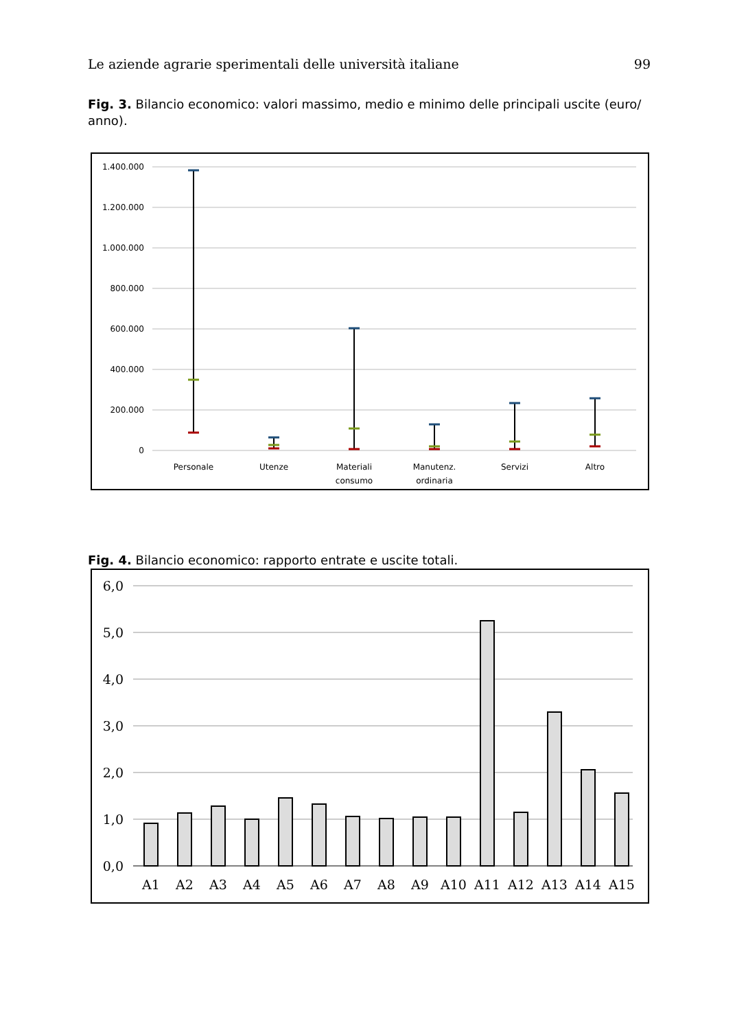Le aziende agrarie sperimentali delle università italiane 99
Fig. 3. Bilancio economico: valori massimo, medio e minimo delle principali uscite (euro/ anno).
1.400.000
1.200.000
1.000.000
800.000
600.000
400.000
200.000
0
Personale
Utenze
Materiali
consumo
Manutenz.
ordinaria
Servizi
Altro
Fig. 4. Bilancio economico: rapporto entrate e uscite totali.
6,0
5,0
4,0
3,0
2,0
1,0
0,0
A1
A2
A3
A4
A5
A6
A7
A8
A9
A10
A11
A12
A13
A14
A15